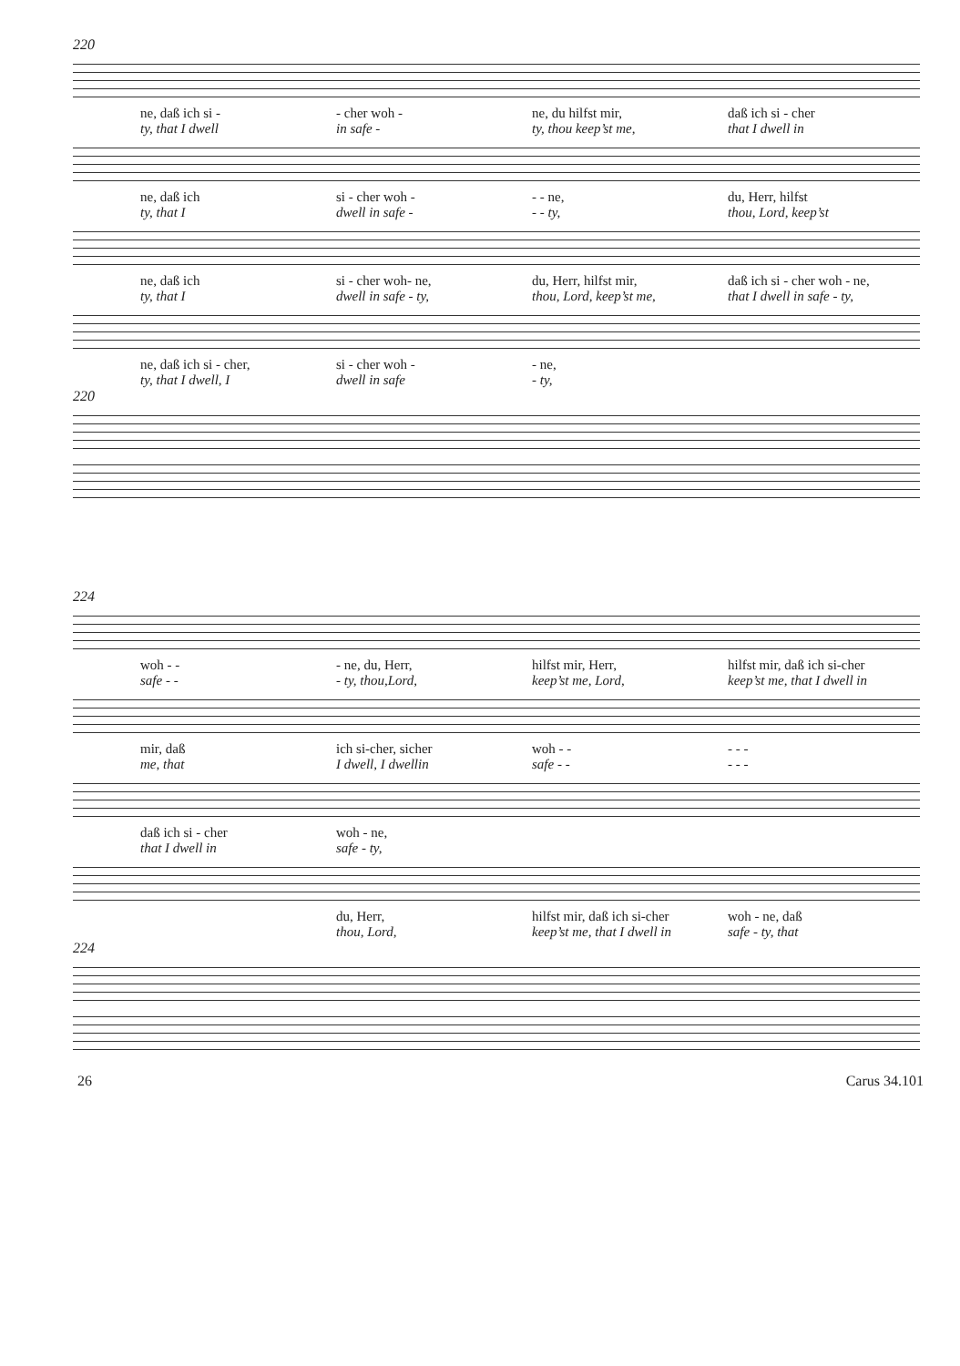220
ne, daß ich si -
- cher woh -
ne, du hilfst mir,
daß ich si - cher
ty, that I dwell
in safe -
ty, thou keep’st me,
that I dwell in
ne, daß ich
si - cher woh -
- - ne,
du, Herr, hilfst
ty, that I
dwell in safe -
- - ty,
thou, Lord, keep’st
ne, daß ich
si - cher woh- ne,
du, Herr, hilfst mir,
daß ich si - cher woh - ne,
ty, that I
dwell in safe - ty,
thou, Lord, keep’st me,
that I dwell in safe - ty,
ne, daß ich si - cher,
si - cher woh -
- ne,
ty, that I dwell, I
dwell in safe
- ty,
220
224
woh - -
- ne, du, Herr,
hilfst mir, Herr,
hilfst mir, daß ich si-cher
safe - -
- ty, thou,Lord,
keep’st me, Lord,
keep’st me, that I dwell in
mir, daß
ich si-cher, sicher
woh - -
- - -
me, that
I dwell, I dwellin
safe - -
- - -
daß ich si - cher
woh - ne,
that I dwell in
safe - ty,
du, Herr,
hilfst mir, daß ich si-cher
woh - ne, daß
thou, Lord,
keep’st me, that I dwell in
safe - ty, that
224
26 Carus 34.101